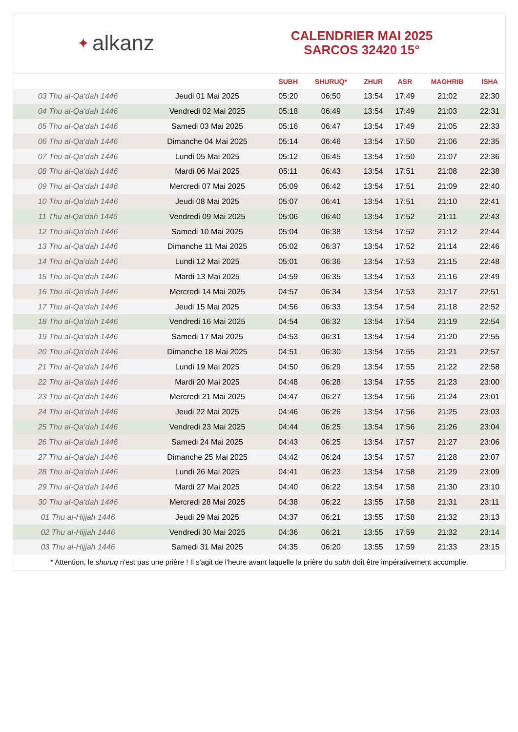✦ alkanz
CALENDRIER MAI 2025
SARCOS 32420 15°
| | | SUBH | SHURUQ* | ZHUR | ASR | MAGHRIB | ISHA |
| --- | --- | --- | --- | --- | --- | --- | --- |
| 03 Thu al-Qa‘dah 1446 | Jeudi 01 Mai 2025 | 05:20 | 06:50 | 13:54 | 17:49 | 21:02 | 22:30 |
| 04 Thu al-Qa‘dah 1446 | Vendredi 02 Mai 2025 | 05:18 | 06:49 | 13:54 | 17:49 | 21:03 | 22:31 |
| 05 Thu al-Qa‘dah 1446 | Samedi 03 Mai 2025 | 05:16 | 06:47 | 13:54 | 17:49 | 21:05 | 22:33 |
| 06 Thu al-Qa‘dah 1446 | Dimanche 04 Mai 2025 | 05:14 | 06:46 | 13:54 | 17:50 | 21:06 | 22:35 |
| 07 Thu al-Qa‘dah 1446 | Lundi 05 Mai 2025 | 05:12 | 06:45 | 13:54 | 17:50 | 21:07 | 22:36 |
| 08 Thu al-Qa‘dah 1446 | Mardi 06 Mai 2025 | 05:11 | 06:43 | 13:54 | 17:51 | 21:08 | 22:38 |
| 09 Thu al-Qa‘dah 1446 | Mercredi 07 Mai 2025 | 05:09 | 06:42 | 13:54 | 17:51 | 21:09 | 22:40 |
| 10 Thu al-Qa‘dah 1446 | Jeudi 08 Mai 2025 | 05:07 | 06:41 | 13:54 | 17:51 | 21:10 | 22:41 |
| 11 Thu al-Qa‘dah 1446 | Vendredi 09 Mai 2025 | 05:06 | 06:40 | 13:54 | 17:52 | 21:11 | 22:43 |
| 12 Thu al-Qa‘dah 1446 | Samedi 10 Mai 2025 | 05:04 | 06:38 | 13:54 | 17:52 | 21:12 | 22:44 |
| 13 Thu al-Qa‘dah 1446 | Dimanche 11 Mai 2025 | 05:02 | 06:37 | 13:54 | 17:52 | 21:14 | 22:46 |
| 14 Thu al-Qa‘dah 1446 | Lundi 12 Mai 2025 | 05:01 | 06:36 | 13:54 | 17:53 | 21:15 | 22:48 |
| 15 Thu al-Qa‘dah 1446 | Mardi 13 Mai 2025 | 04:59 | 06:35 | 13:54 | 17:53 | 21:16 | 22:49 |
| 16 Thu al-Qa‘dah 1446 | Mercredi 14 Mai 2025 | 04:57 | 06:34 | 13:54 | 17:53 | 21:17 | 22:51 |
| 17 Thu al-Qa‘dah 1446 | Jeudi 15 Mai 2025 | 04:56 | 06:33 | 13:54 | 17:54 | 21:18 | 22:52 |
| 18 Thu al-Qa‘dah 1446 | Vendredi 16 Mai 2025 | 04:54 | 06:32 | 13:54 | 17:54 | 21:19 | 22:54 |
| 19 Thu al-Qa‘dah 1446 | Samedi 17 Mai 2025 | 04:53 | 06:31 | 13:54 | 17:54 | 21:20 | 22:55 |
| 20 Thu al-Qa‘dah 1446 | Dimanche 18 Mai 2025 | 04:51 | 06:30 | 13:54 | 17:55 | 21:21 | 22:57 |
| 21 Thu al-Qa‘dah 1446 | Lundi 19 Mai 2025 | 04:50 | 06:29 | 13:54 | 17:55 | 21:22 | 22:58 |
| 22 Thu al-Qa‘dah 1446 | Mardi 20 Mai 2025 | 04:48 | 06:28 | 13:54 | 17:55 | 21:23 | 23:00 |
| 23 Thu al-Qa‘dah 1446 | Mercredi 21 Mai 2025 | 04:47 | 06:27 | 13:54 | 17:56 | 21:24 | 23:01 |
| 24 Thu al-Qa‘dah 1446 | Jeudi 22 Mai 2025 | 04:46 | 06:26 | 13:54 | 17:56 | 21:25 | 23:03 |
| 25 Thu al-Qa‘dah 1446 | Vendredi 23 Mai 2025 | 04:44 | 06:25 | 13:54 | 17:56 | 21:26 | 23:04 |
| 26 Thu al-Qa‘dah 1446 | Samedi 24 Mai 2025 | 04:43 | 06:25 | 13:54 | 17:57 | 21:27 | 23:06 |
| 27 Thu al-Qa‘dah 1446 | Dimanche 25 Mai 2025 | 04:42 | 06:24 | 13:54 | 17:57 | 21:28 | 23:07 |
| 28 Thu al-Qa‘dah 1446 | Lundi 26 Mai 2025 | 04:41 | 06:23 | 13:54 | 17:58 | 21:29 | 23:09 |
| 29 Thu al-Qa‘dah 1446 | Mardi 27 Mai 2025 | 04:40 | 06:22 | 13:54 | 17:58 | 21:30 | 23:10 |
| 30 Thu al-Qa‘dah 1446 | Mercredi 28 Mai 2025 | 04:38 | 06:22 | 13:55 | 17:58 | 21:31 | 23:11 |
| 01 Thu al-Hijjah 1446 | Jeudi 29 Mai 2025 | 04:37 | 06:21 | 13:55 | 17:58 | 21:32 | 23:13 |
| 02 Thu al-Hijjah 1446 | Vendredi 30 Mai 2025 | 04:36 | 06:21 | 13:55 | 17:59 | 21:32 | 23:14 |
| 03 Thu al-Hijjah 1446 | Samedi 31 Mai 2025 | 04:35 | 06:20 | 13:55 | 17:59 | 21:33 | 23:15 |
* Attention, le shuruq n'est pas une prière ! Il s'agit de l'heure avant laquelle la prière du subh doit être impérativement accomplie.